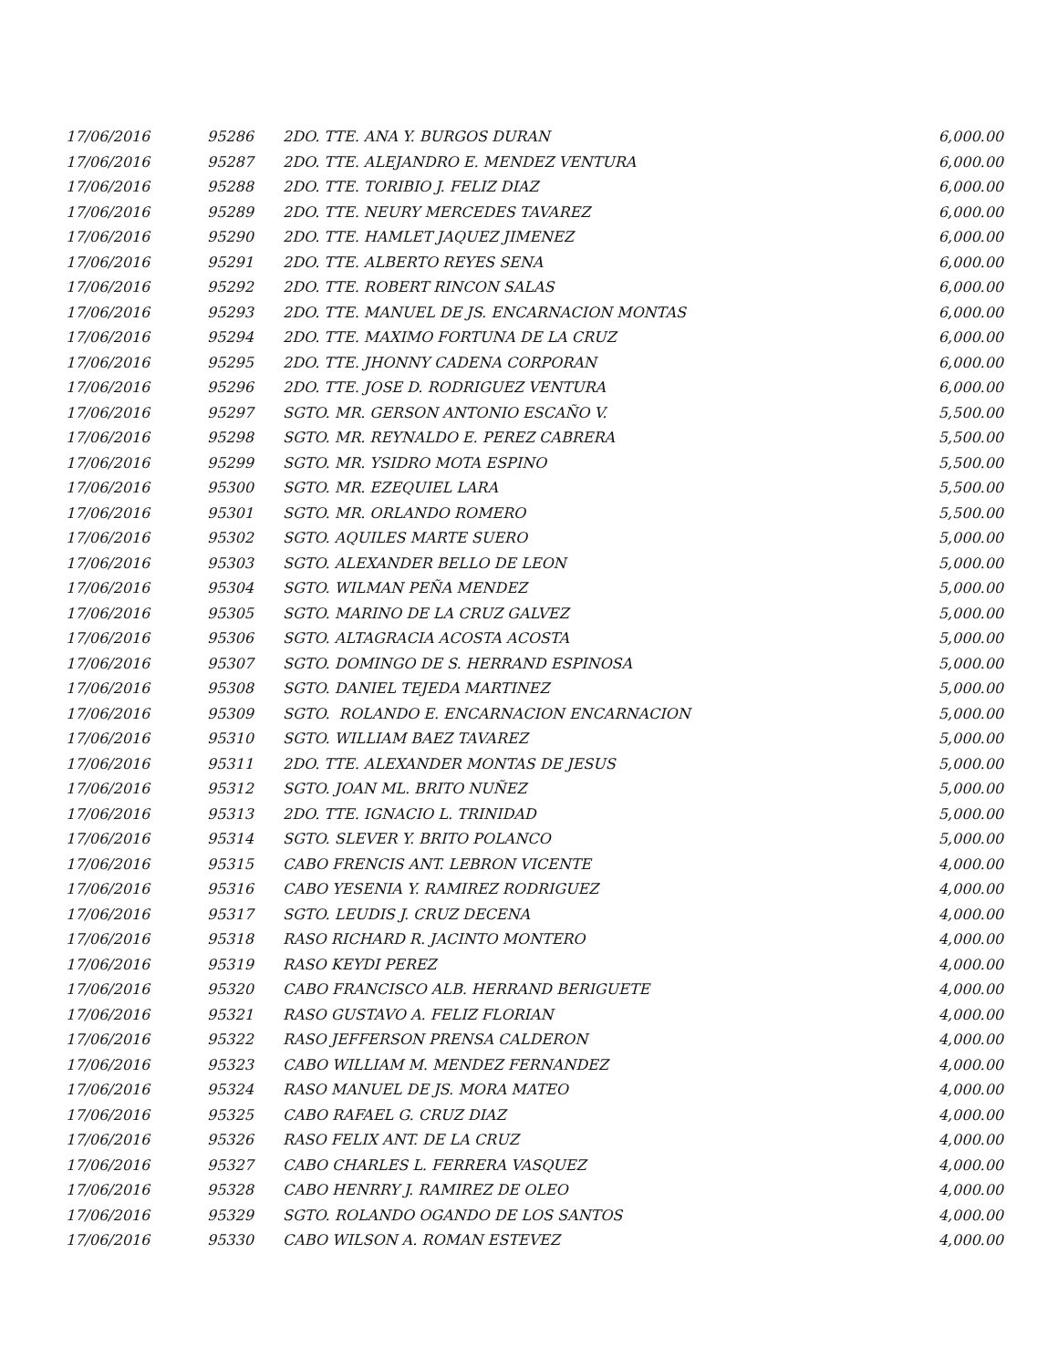| 17/06/2016 | 95286 | 2DO. TTE. ANA Y. BURGOS DURAN | 6,000.00 |
| 17/06/2016 | 95287 | 2DO. TTE. ALEJANDRO E. MENDEZ VENTURA | 6,000.00 |
| 17/06/2016 | 95288 | 2DO. TTE. TORIBIO J. FELIZ DIAZ | 6,000.00 |
| 17/06/2016 | 95289 | 2DO. TTE. NEURY MERCEDES TAVAREZ | 6,000.00 |
| 17/06/2016 | 95290 | 2DO. TTE. HAMLET JAQUEZ JIMENEZ | 6,000.00 |
| 17/06/2016 | 95291 | 2DO. TTE. ALBERTO REYES SENA | 6,000.00 |
| 17/06/2016 | 95292 | 2DO. TTE. ROBERT RINCON SALAS | 6,000.00 |
| 17/06/2016 | 95293 | 2DO. TTE. MANUEL DE JS. ENCARNACION MONTAS | 6,000.00 |
| 17/06/2016 | 95294 | 2DO. TTE. MAXIMO FORTUNA DE LA CRUZ | 6,000.00 |
| 17/06/2016 | 95295 | 2DO. TTE. JHONNY CADENA CORPORAN | 6,000.00 |
| 17/06/2016 | 95296 | 2DO. TTE. JOSE D. RODRIGUEZ VENTURA | 6,000.00 |
| 17/06/2016 | 95297 | SGTO. MR. GERSON ANTONIO ESCAÑO V. | 5,500.00 |
| 17/06/2016 | 95298 | SGTO. MR. REYNALDO E. PEREZ CABRERA | 5,500.00 |
| 17/06/2016 | 95299 | SGTO. MR. YSIDRO MOTA ESPINO | 5,500.00 |
| 17/06/2016 | 95300 | SGTO. MR. EZEQUIEL LARA | 5,500.00 |
| 17/06/2016 | 95301 | SGTO. MR. ORLANDO ROMERO | 5,500.00 |
| 17/06/2016 | 95302 | SGTO. AQUILES MARTE SUERO | 5,000.00 |
| 17/06/2016 | 95303 | SGTO. ALEXANDER BELLO DE LEON | 5,000.00 |
| 17/06/2016 | 95304 | SGTO. WILMAN PEÑA MENDEZ | 5,000.00 |
| 17/06/2016 | 95305 | SGTO. MARINO DE LA CRUZ GALVEZ | 5,000.00 |
| 17/06/2016 | 95306 | SGTO. ALTAGRACIA ACOSTA ACOSTA | 5,000.00 |
| 17/06/2016 | 95307 | SGTO. DOMINGO DE S. HERRAND ESPINOSA | 5,000.00 |
| 17/06/2016 | 95308 | SGTO. DANIEL TEJEDA MARTINEZ | 5,000.00 |
| 17/06/2016 | 95309 | SGTO. ROLANDO E. ENCARNACION ENCARNACION | 5,000.00 |
| 17/06/2016 | 95310 | SGTO. WILLIAM BAEZ TAVAREZ | 5,000.00 |
| 17/06/2016 | 95311 | 2DO. TTE. ALEXANDER MONTAS DE JESUS | 5,000.00 |
| 17/06/2016 | 95312 | SGTO. JOAN ML. BRITO NUÑEZ | 5,000.00 |
| 17/06/2016 | 95313 | 2DO. TTE. IGNACIO L. TRINIDAD | 5,000.00 |
| 17/06/2016 | 95314 | SGTO. SLEVER Y. BRITO POLANCO | 5,000.00 |
| 17/06/2016 | 95315 | CABO FRENCIS ANT. LEBRON VICENTE | 4,000.00 |
| 17/06/2016 | 95316 | CABO YESENIA Y. RAMIREZ RODRIGUEZ | 4,000.00 |
| 17/06/2016 | 95317 | SGTO. LEUDIS J. CRUZ DECENA | 4,000.00 |
| 17/06/2016 | 95318 | RASO RICHARD R. JACINTO MONTERO | 4,000.00 |
| 17/06/2016 | 95319 | RASO KEYDI PEREZ | 4,000.00 |
| 17/06/2016 | 95320 | CABO FRANCISCO ALB. HERRAND BERIGUETE | 4,000.00 |
| 17/06/2016 | 95321 | RASO GUSTAVO A. FELIZ FLORIAN | 4,000.00 |
| 17/06/2016 | 95322 | RASO JEFFERSON PRENSA CALDERON | 4,000.00 |
| 17/06/2016 | 95323 | CABO WILLIAM M. MENDEZ FERNANDEZ | 4,000.00 |
| 17/06/2016 | 95324 | RASO MANUEL DE JS. MORA MATEO | 4,000.00 |
| 17/06/2016 | 95325 | CABO RAFAEL G. CRUZ DIAZ | 4,000.00 |
| 17/06/2016 | 95326 | RASO FELIX ANT. DE LA CRUZ | 4,000.00 |
| 17/06/2016 | 95327 | CABO CHARLES L. FERRERA VASQUEZ | 4,000.00 |
| 17/06/2016 | 95328 | CABO HENRRY J. RAMIREZ DE OLEO | 4,000.00 |
| 17/06/2016 | 95329 | SGTO. ROLANDO OGANDO DE LOS SANTOS | 4,000.00 |
| 17/06/2016 | 95330 | CABO WILSON A. ROMAN ESTEVEZ | 4,000.00 |